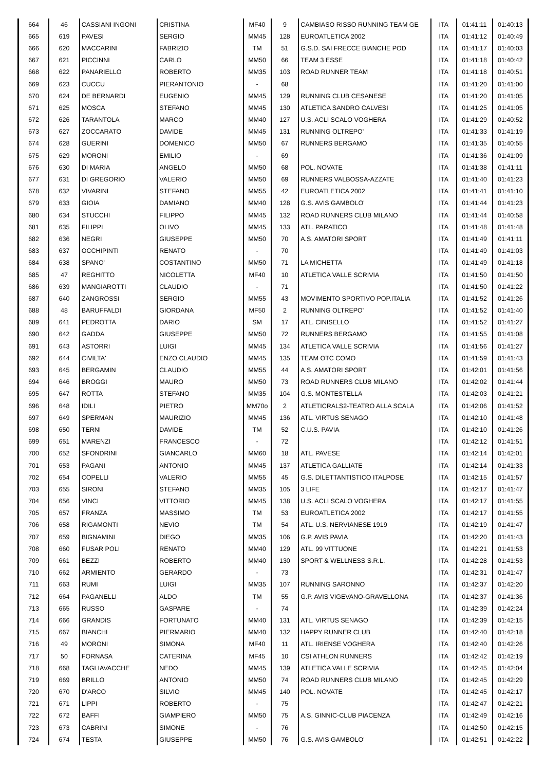| 664 | 46 | CASSIANI INGONI | CRISTINA | MF40 | 9 | CAMBIASO RISSO RUNNING TEAM GE | ITA | 01:41:11 | 01:40:13 |
| 665 | 619 | PAVESI | SERGIO | MM45 | 128 | EUROATLETICA 2002 | ITA | 01:41:12 | 01:40:49 |
| 666 | 620 | MACCARINI | FABRIZIO | TM | 51 | G.S.D. SAI FRECCE BIANCHE POD | ITA | 01:41:17 | 01:40:03 |
| 667 | 621 | PICCINNI | CARLO | MM50 | 66 | TEAM 3 ESSE | ITA | 01:41:18 | 01:40:42 |
| 668 | 622 | PANARIELLO | ROBERTO | MM35 | 103 | ROAD RUNNER TEAM | ITA | 01:41:18 | 01:40:51 |
| 669 | 623 | CUCCU | PIERANTONIO | - | 68 | | ITA | 01:41:20 | 01:41:00 |
| 670 | 624 | DE BERNARDI | EUGENIO | MM45 | 129 | RUNNING CLUB CESANESE | ITA | 01:41:20 | 01:41:05 |
| 671 | 625 | MOSCA | STEFANO | MM45 | 130 | ATLETICA SANDRO CALVESI | ITA | 01:41:25 | 01:41:05 |
| 672 | 626 | TARANTOLA | MARCO | MM40 | 127 | U.S. ACLI SCALO VOGHERA | ITA | 01:41:29 | 01:40:52 |
| 673 | 627 | ZOCCARATO | DAVIDE | MM45 | 131 | RUNNING OLTREPO' | ITA | 01:41:33 | 01:41:19 |
| 674 | 628 | GUERINI | DOMENICO | MM50 | 67 | RUNNERS BERGAMO | ITA | 01:41:35 | 01:40:55 |
| 675 | 629 | MORONI | EMILIO | - | 69 | | ITA | 01:41:36 | 01:41:09 |
| 676 | 630 | DI MARIA | ANGELO | MM50 | 68 | POL. NOVATE | ITA | 01:41:38 | 01:41:11 |
| 677 | 631 | DI GREGORIO | VALERIO | MM50 | 69 | RUNNERS VALBOSSA-AZZATE | ITA | 01:41:40 | 01:41:23 |
| 678 | 632 | VIVARINI | STEFANO | MM55 | 42 | EUROATLETICA 2002 | ITA | 01:41:41 | 01:41:10 |
| 679 | 633 | GIOIA | DAMIANO | MM40 | 128 | G.S. AVIS GAMBOLO' | ITA | 01:41:44 | 01:41:23 |
| 680 | 634 | STUCCHI | FILIPPO | MM45 | 132 | ROAD RUNNERS CLUB MILANO | ITA | 01:41:44 | 01:40:58 |
| 681 | 635 | FILIPPI | OLIVO | MM45 | 133 | ATL. PARATICO | ITA | 01:41:48 | 01:41:48 |
| 682 | 636 | NEGRI | GIUSEPPE | MM50 | 70 | A.S. AMATORI SPORT | ITA | 01:41:49 | 01:41:11 |
| 683 | 637 | OCCHIPINTI | RENATO | - | 70 | | ITA | 01:41:49 | 01:41:03 |
| 684 | 638 | SPANO' | COSTANTINO | MM50 | 71 | LA MICHETTA | ITA | 01:41:49 | 01:41:18 |
| 685 | 47 | REGHITTO | NICOLETTA | MF40 | 10 | ATLETICA VALLE SCRIVIA | ITA | 01:41:50 | 01:41:50 |
| 686 | 639 | MANGIAROTTI | CLAUDIO | - | 71 | | ITA | 01:41:50 | 01:41:22 |
| 687 | 640 | ZANGROSSI | SERGIO | MM55 | 43 | MOVIMENTO SPORTIVO POP.ITALIA | ITA | 01:41:52 | 01:41:26 |
| 688 | 48 | BARUFFALDI | GIORDANA | MF50 | 2 | RUNNING OLTREPO' | ITA | 01:41:52 | 01:41:40 |
| 689 | 641 | PEDROTTA | DARIO | SM | 17 | ATL. CINISELLO | ITA | 01:41:52 | 01:41:27 |
| 690 | 642 | GADDA | GIUSEPPE | MM50 | 72 | RUNNERS BERGAMO | ITA | 01:41:55 | 01:41:08 |
| 691 | 643 | ASTORRI | LUIGI | MM45 | 134 | ATLETICA VALLE SCRIVIA | ITA | 01:41:56 | 01:41:27 |
| 692 | 644 | CIVILTA' | ENZO CLAUDIO | MM45 | 135 | TEAM OTC COMO | ITA | 01:41:59 | 01:41:43 |
| 693 | 645 | BERGAMIN | CLAUDIO | MM55 | 44 | A.S. AMATORI SPORT | ITA | 01:42:01 | 01:41:56 |
| 694 | 646 | BROGGI | MAURO | MM50 | 73 | ROAD RUNNERS CLUB MILANO | ITA | 01:42:02 | 01:41:44 |
| 695 | 647 | ROTTA | STEFANO | MM35 | 104 | G.S. MONTESTELLA | ITA | 01:42:03 | 01:41:21 |
| 696 | 648 | IDILI | PIETRO | MM70o | 2 | ATLETICRALS2-TEATRO ALLA SCALA | ITA | 01:42:06 | 01:41:52 |
| 697 | 649 | SPERMAN | MAURIZIO | MM45 | 136 | ATL. VIRTUS SENAGO | ITA | 01:42:10 | 01:41:48 |
| 698 | 650 | TERNI | DAVIDE | TM | 52 | C.U.S. PAVIA | ITA | 01:42:10 | 01:41:26 |
| 699 | 651 | MARENZI | FRANCESCO | - | 72 | | ITA | 01:42:12 | 01:41:51 |
| 700 | 652 | SFONDRINI | GIANCARLO | MM60 | 18 | ATL. PAVESE | ITA | 01:42:14 | 01:42:01 |
| 701 | 653 | PAGANI | ANTONIO | MM45 | 137 | ATLETICA GALLIATE | ITA | 01:42:14 | 01:41:33 |
| 702 | 654 | COPELLI | VALERIO | MM55 | 45 | G.S. DILETTANTISTICO ITALPOSE | ITA | 01:42:15 | 01:41:57 |
| 703 | 655 | SIRONI | STEFANO | MM35 | 105 | 3 LIFE | ITA | 01:42:17 | 01:41:47 |
| 704 | 656 | VINCI | VITTORIO | MM45 | 138 | U.S. ACLI SCALO VOGHERA | ITA | 01:42:17 | 01:41:55 |
| 705 | 657 | FRANZA | MASSIMO | TM | 53 | EUROATLETICA 2002 | ITA | 01:42:17 | 01:41:55 |
| 706 | 658 | RIGAMONTI | NEVIO | TM | 54 | ATL. U.S. NERVIANESE 1919 | ITA | 01:42:19 | 01:41:47 |
| 707 | 659 | BIGNAMINI | DIEGO | MM35 | 106 | G.P. AVIS PAVIA | ITA | 01:42:20 | 01:41:43 |
| 708 | 660 | FUSAR POLI | RENATO | MM40 | 129 | ATL. 99 VITTUONE | ITA | 01:42:21 | 01:41:53 |
| 709 | 661 | BEZZI | ROBERTO | MM40 | 130 | SPORT & WELLNESS S.R.L. | ITA | 01:42:28 | 01:41:53 |
| 710 | 662 | ARMIENTO | GERARDO | - | 73 | | ITA | 01:42:31 | 01:41:47 |
| 711 | 663 | RUMI | LUIGI | MM35 | 107 | RUNNING SARONNO | ITA | 01:42:37 | 01:42:20 |
| 712 | 664 | PAGANELLI | ALDO | TM | 55 | G.P. AVIS VIGEVANO-GRAVELLONA | ITA | 01:42:37 | 01:41:36 |
| 713 | 665 | RUSSO | GASPARE | - | 74 | | ITA | 01:42:39 | 01:42:24 |
| 714 | 666 | GRANDIS | FORTUNATO | MM40 | 131 | ATL. VIRTUS SENAGO | ITA | 01:42:39 | 01:42:15 |
| 715 | 667 | BIANCHI | PIERMARIO | MM40 | 132 | HAPPY RUNNER CLUB | ITA | 01:42:40 | 01:42:18 |
| 716 | 49 | MORONI | SIMONA | MF40 | 11 | ATL. IRIENSE VOGHERA | ITA | 01:42:40 | 01:42:26 |
| 717 | 50 | FORNASA | CATERINA | MF45 | 10 | CSI ATHLON RUNNERS | ITA | 01:42:42 | 01:42:19 |
| 718 | 668 | TAGLIAVACCHE | NEDO | MM45 | 139 | ATLETICA VALLE SCRIVIA | ITA | 01:42:45 | 01:42:04 |
| 719 | 669 | BRILLO | ANTONIO | MM50 | 74 | ROAD RUNNERS CLUB MILANO | ITA | 01:42:45 | 01:42:29 |
| 720 | 670 | D'ARCO | SILVIO | MM45 | 140 | POL. NOVATE | ITA | 01:42:45 | 01:42:17 |
| 721 | 671 | LIPPI | ROBERTO | - | 75 | | ITA | 01:42:47 | 01:42:21 |
| 722 | 672 | BAFFI | GIAMPIERO | MM50 | 75 | A.S. GINNIC-CLUB PIACENZA | ITA | 01:42:49 | 01:42:16 |
| 723 | 673 | CABRINI | SIMONE | - | 76 | | ITA | 01:42:50 | 01:42:15 |
| 724 | 674 | TESTA | GIUSEPPE | MM50 | 76 | G.S. AVIS GAMBOLO' | ITA | 01:42:51 | 01:42:22 |